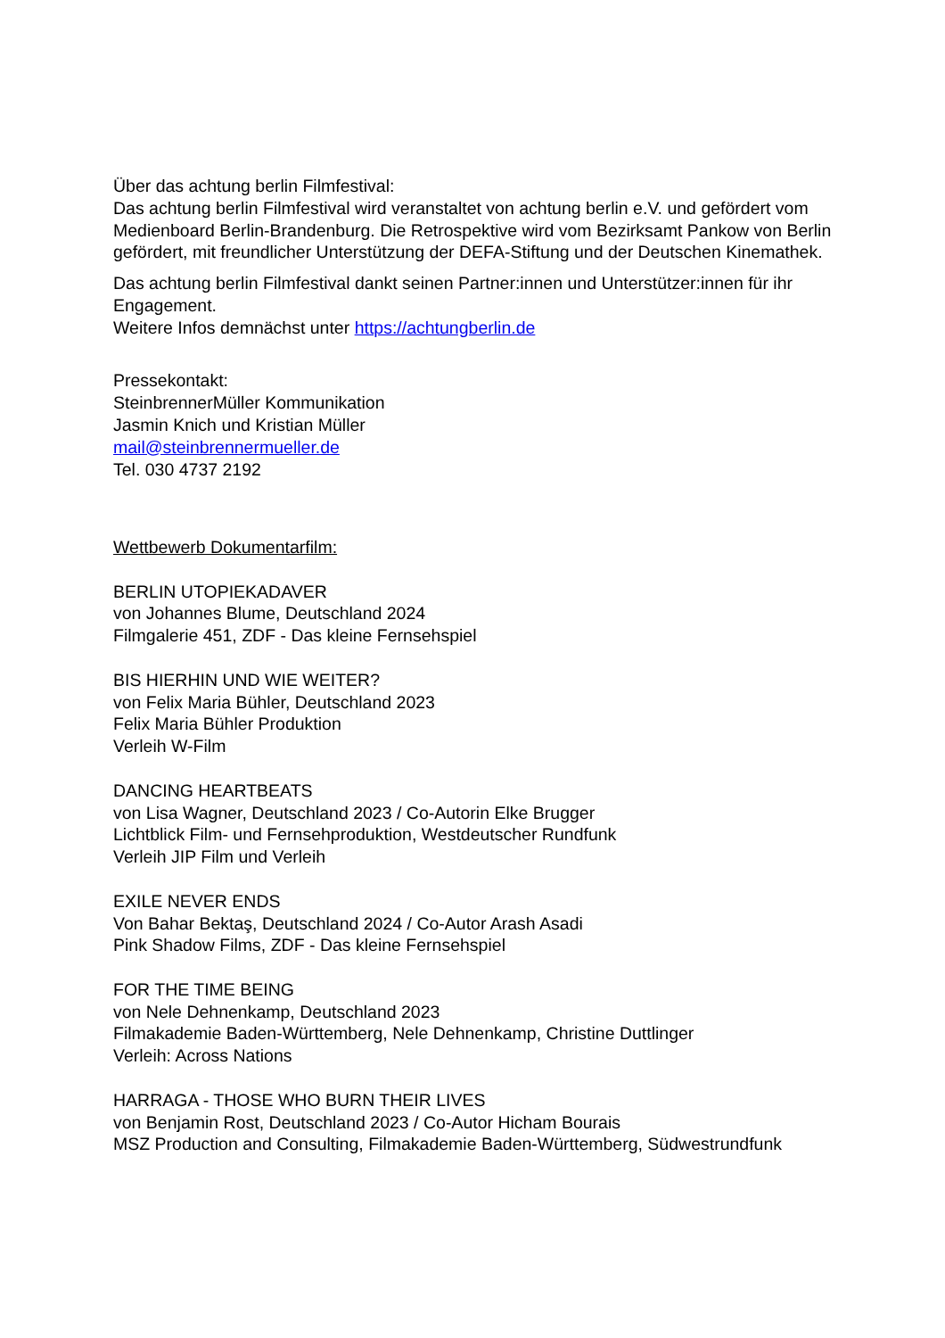Über das achtung berlin Filmfestival:
Das achtung berlin Filmfestival wird veranstaltet von achtung berlin e.V. und gefördert vom Medienboard Berlin-Brandenburg. Die Retrospektive wird vom Bezirksamt Pankow von Berlin gefördert, mit freundlicher Unterstützung der DEFA-Stiftung und der Deutschen Kinemathek.
Das achtung berlin Filmfestival dankt seinen Partner:innen und Unterstützer:innen für ihr Engagement.
Weitere Infos demnächst unter https://achtungberlin.de
Pressekontakt:
SteinbrennerMüller Kommunikation
Jasmin Knich und Kristian Müller
mail@steinbrennermueller.de
Tel. 030 4737 2192
Wettbewerb Dokumentarfilm:
BERLIN UTOPIEKADAVER
von Johannes Blume, Deutschland 2024
Filmgalerie 451, ZDF - Das kleine Fernsehspiel
BIS HIERHIN UND WIE WEITER?
von Felix Maria Bühler, Deutschland 2023
Felix Maria Bühler Produktion
Verleih W-Film
DANCING HEARTBEATS
von Lisa Wagner, Deutschland 2023 / Co-Autorin Elke Brugger
Lichtblick Film- und Fernsehproduktion, Westdeutscher Rundfunk
Verleih JIP Film und Verleih
EXILE NEVER ENDS
Von Bahar Bektaş, Deutschland 2024 / Co-Autor Arash Asadi
Pink Shadow Films, ZDF - Das kleine Fernsehspiel
FOR THE TIME BEING
von Nele Dehnenkamp, Deutschland 2023
Filmakademie Baden-Württemberg, Nele Dehnenkamp, Christine Duttlinger
Verleih: Across Nations
HARRAGA - THOSE WHO BURN THEIR LIVES
von Benjamin Rost, Deutschland 2023 / Co-Autor Hicham Bourais
MSZ Production and Consulting, Filmakademie Baden-Württemberg, Südwestrundfunk